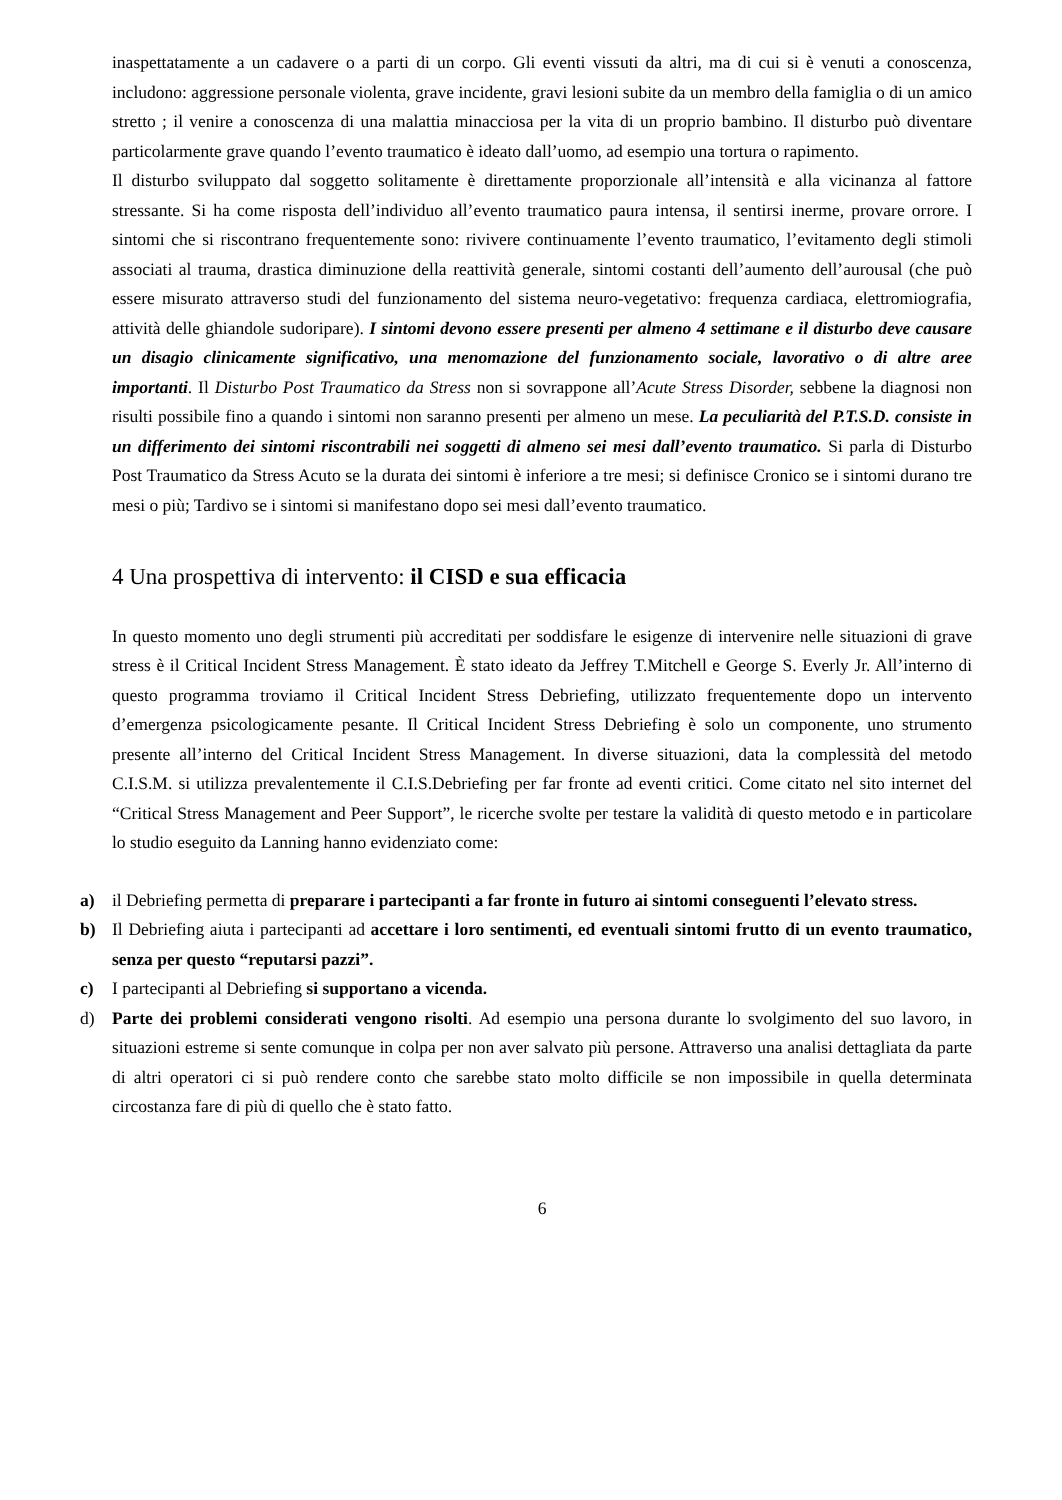inaspettatamente a un cadavere o a parti di un corpo. Gli eventi vissuti da altri, ma di cui si è venuti a conoscenza, includono: aggressione personale violenta, grave incidente, gravi lesioni subite da un membro della famiglia o di un amico stretto ; il venire a conoscenza di una malattia minacciosa per la vita di un proprio bambino. Il disturbo può diventare particolarmente grave quando l’evento traumatico è ideato dall’uomo, ad esempio una tortura o rapimento.
Il disturbo sviluppato dal soggetto solitamente è direttamente proporzionale all’intensità e alla vicinanza al fattore stressante. Si ha come risposta dell’individuo all’evento traumatico paura intensa, il sentirsi inerme, provare orrore. I sintomi che si riscontrano frequentemente sono: rivivere continuamente l’evento traumatico, l’evitamento degli stimoli associati al trauma, drastica diminuzione della reattività generale, sintomi costanti dell’aumento dell’aurousal (che può essere misurato attraverso studi del funzionamento del sistema neuro-vegetativo: frequenza cardiaca, elettromiografia, attività delle ghiandole sudoripare). I sintomi devono essere presenti per almeno 4 settimane e il disturbo deve causare un disagio clinicamente significativo, una menomazione del funzionamento sociale, lavorativo o di altre aree importanti. Il Disturbo Post Traumatico da Stress non si sovrappone all’Acute Stress Disorder, sebbene la diagnosi non risulti possibile fino a quando i sintomi non saranno presenti per almeno un mese. La peculiarità del P.T.S.D. consiste in un differimento dei sintomi riscontrabili nei soggetti di almeno sei mesi dall’evento traumatico. Si parla di Disturbo Post Traumatico da Stress Acuto se la durata dei sintomi è inferiore a tre mesi; si definisce Cronico se i sintomi durano tre mesi o più; Tardivo se i sintomi si manifestano dopo sei mesi dall’evento traumatico.
4 Una prospettiva di intervento: il CISD e sua efficacia
In questo momento uno degli strumenti più accreditati per soddisfare le esigenze di intervenire nelle situazioni di grave stress è il Critical Incident Stress Management. È stato ideato da Jeffrey T.Mitchell e George S. Everly Jr. All’interno di questo programma troviamo il Critical Incident Stress Debriefing, utilizzato frequentemente dopo un intervento d’emergenza psicologicamente pesante. Il Critical Incident Stress Debriefing è solo un componente, uno strumento presente all’interno del Critical Incident Stress Management. In diverse situazioni, data la complessità del metodo C.I.S.M. si utilizza prevalentemente il C.I.S.Debriefing per far fronte ad eventi critici. Come citato nel sito internet del “Critical Stress Management and Peer Support”, le ricerche svolte per testare la validità di questo metodo e in particolare lo studio eseguito da Lanning hanno evidenziato come:
a) il Debriefing permetta di preparare i partecipanti a far fronte in futuro ai sintomi conseguenti l’elevato stress.
b) Il Debriefing aiuta i partecipanti ad accettare i loro sentimenti, ed eventuali sintomi frutto di un evento traumatico, senza per questo “reputarsi pazzi”.
c) I partecipanti al Debriefing si supportano a vicenda.
d) Parte dei problemi considerati vengono risolti. Ad esempio una persona durante lo svolgimento del suo lavoro, in situazioni estreme si sente comunque in colpa per non aver salvato più persone. Attraverso una analisi dettagliata da parte di altri operatori ci si può rendere conto che sarebbe stato molto difficile se non impossibile in quella determinata circostanza fare di più di quello che è stato fatto.
6